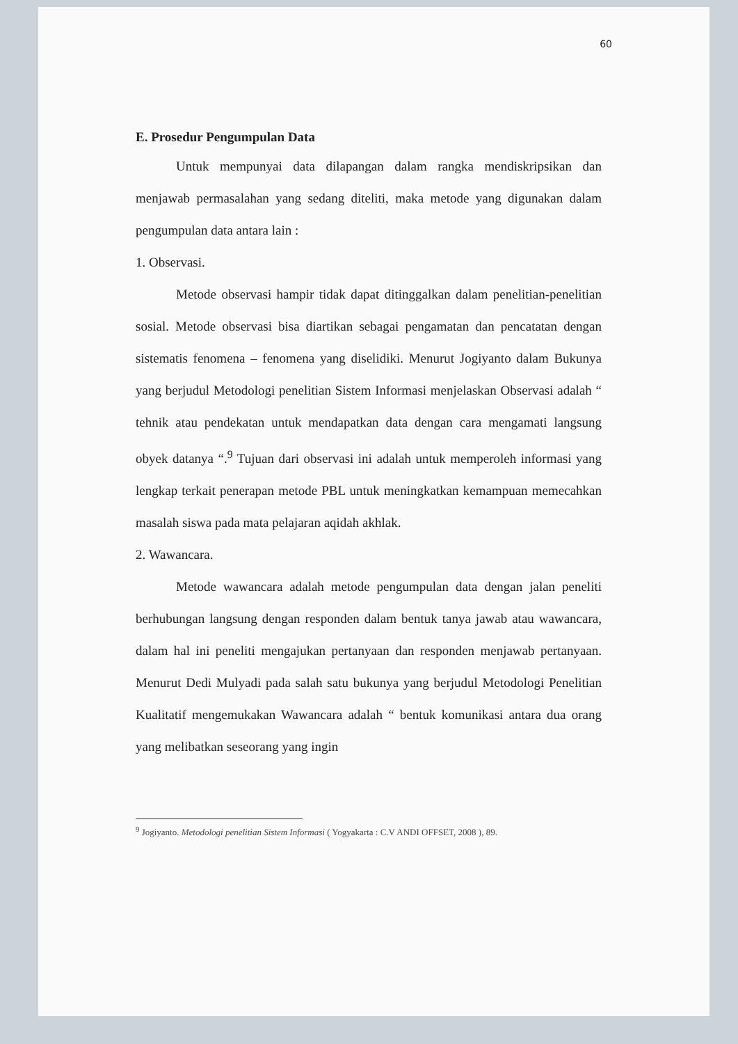60
E. Prosedur Pengumpulan Data
Untuk mempunyai data dilapangan dalam rangka mendiskripsikan dan menjawab permasalahan yang sedang diteliti, maka metode yang digunakan dalam pengumpulan data antara lain :
1. Observasi.
Metode observasi hampir tidak dapat ditinggalkan dalam penelitian-penelitian sosial. Metode observasi bisa diartikan sebagai pengamatan dan pencatatan dengan sistematis fenomena – fenomena yang diselidiki. Menurut Jogiyanto dalam Bukunya yang berjudul Metodologi penelitian Sistem Informasi menjelaskan Observasi adalah “ tehnik atau pendekatan untuk mendapatkan data dengan cara mengamati langsung obyek datanya “.<sup>9</sup> Tujuan dari observasi ini adalah untuk memperoleh informasi yang lengkap terkait penerapan metode PBL untuk meningkatkan kemampuan memecahkan masalah siswa pada mata pelajaran aqidah akhlak.
2. Wawancara.
Metode wawancara adalah metode pengumpulan data dengan jalan peneliti berhubungan langsung dengan responden dalam bentuk tanya jawab atau wawancara, dalam hal ini peneliti mengajukan pertanyaan dan responden menjawab pertanyaan. Menurut Dedi Mulyadi pada salah satu bukunya yang berjudul Metodologi Penelitian Kualitatif mengemukakan Wawancara adalah “ bentuk komunikasi antara dua orang yang melibatkan seseorang yang ingin
<sup>9</sup> Jogiyanto. Metodologi penelitian Sistem Informasi ( Yogyakarta : C.V ANDI OFFSET, 2008 ), 89.